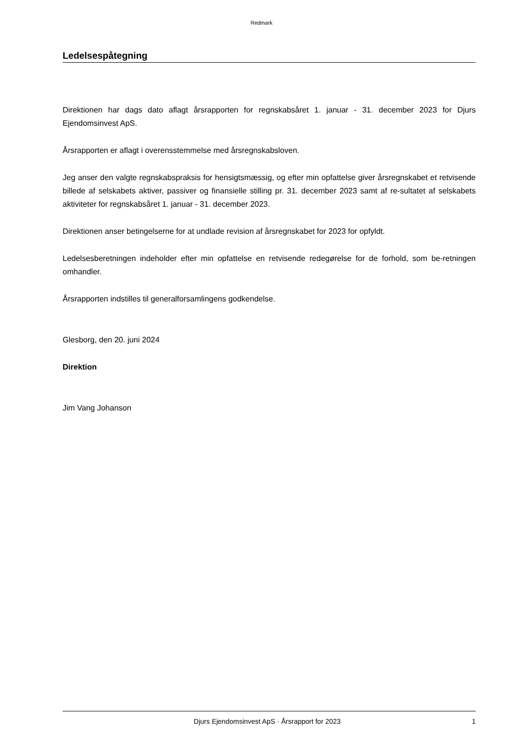Redmark
Ledelsespåtegning
Direktionen har dags dato aflagt årsrapporten for regnskabsåret 1. januar - 31. december 2023 for Djurs Ejendomsinvest ApS.
Årsrapporten er aflagt i overensstemmelse med årsregnskabsloven.
Jeg anser den valgte regnskabspraksis for hensigtsmæssig, og efter min opfattelse giver årsregnskabet et retvisende billede af selskabets aktiver, passiver og finansielle stilling pr. 31. december 2023 samt af re-sultatet af selskabets aktiviteter for regnskabsåret 1. januar - 31. december 2023.
Direktionen anser betingelserne for at undlade revision af årsregnskabet for 2023 for opfyldt.
Ledelsesberetningen indeholder efter min opfattelse en retvisende redegørelse for de forhold, som be-retningen omhandler.
Årsrapporten indstilles til generalforsamlingens godkendelse.
Glesborg, den 20. juni 2024
Direktion
Jim Vang Johanson
Djurs Ejendomsinvest ApS · Årsrapport for 2023 1